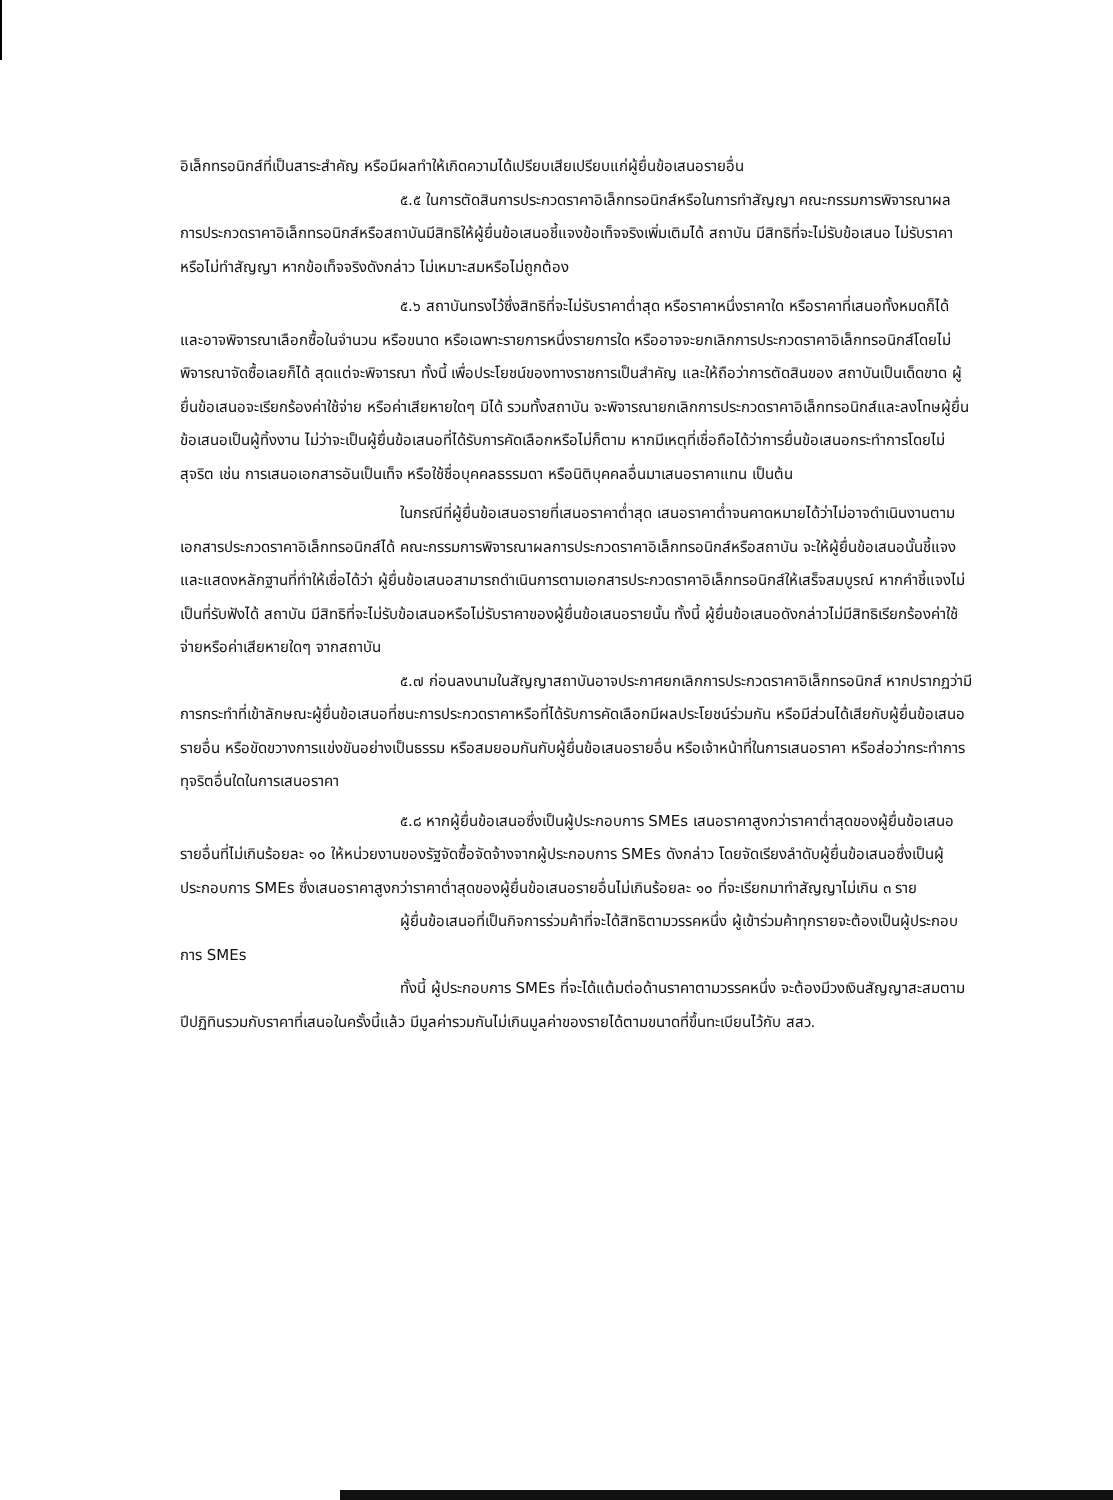อิเล็กทรอนิกส์ที่เป็นสาระสำคัญ หรือมีผลทำให้เกิดความได้เปรียบเสียเปรียบแก่ผู้ยื่นข้อเสนอรายอื่น
๕.๕ ในการตัดสินการประกวดราคาอิเล็กทรอนิกส์หรือในการทำสัญญา คณะกรรมการพิจารณาผลการประกวดราคาอิเล็กทรอนิกส์หรือสถาบันมีสิทธิให้ผู้ยื่นข้อเสนอชี้แจงข้อเท็จจริงเพิ่มเติมได้ สถาบัน มีสิทธิที่จะไม่รับข้อเสนอ ไม่รับราคา หรือไม่ทำสัญญา หากข้อเท็จจริงดังกล่าว ไม่เหมาะสมหรือไม่ถูกต้อง
๕.๖ สถาบันทรงไว้ซึ่งสิทธิที่จะไม่รับราคาต่ำสุด หรือราคาหนึ่งราคาใด หรือราคาที่เสนอทั้งหมดก็ได้ และอาจพิจารณาเลือกซื้อในจำนวน หรือขนาด หรือเฉพาะรายการหนึ่งรายการใด หรืออาจจะยกเลิกการประกวดราคาอิเล็กทรอนิกส์โดยไม่พิจารณาจัดซื้อเลยก็ได้ สุดแต่จะพิจารณา ทั้งนี้ เพื่อประโยชน์ของทางราชการเป็นสำคัญ และให้ถือว่าการตัดสินของ สถาบันเป็นเด็ดขาด ผู้ยื่นข้อเสนอจะเรียกร้องค่าใช้จ่าย หรือค่าเสียหายใดๆ มิได้ รวมทั้งสถาบัน จะพิจารณายกเลิกการประกวดราคาอิเล็กทรอนิกส์และลงโทษผู้ยื่นข้อเสนอเป็นผู้ทิ้งงาน ไม่ว่าจะเป็นผู้ยื่นข้อเสนอที่ได้รับการคัดเลือกหรือไม่ก็ตาม หากมีเหตุที่เชื่อถือได้ว่าการยื่นข้อเสนอกระทำการโดยไม่สุจริต เช่น การเสนอเอกสารอันเป็นเท็จ หรือใช้ชื่อบุคคลธรรมดา หรือนิติบุคคลอื่นมาเสนอราคาแทน เป็นต้น
ในกรณีที่ผู้ยื่นข้อเสนอรายที่เสนอราคาต่ำสุด เสนอราคาต่ำจนคาดหมายได้ว่าไม่อาจดำเนินงานตามเอกสารประกวดราคาอิเล็กทรอนิกส์ได้ คณะกรรมการพิจารณาผลการประกวดราคาอิเล็กทรอนิกส์หรือสถาบัน จะให้ผู้ยื่นข้อเสนอนั้นชี้แจงและแสดงหลักฐานที่ทำให้เชื่อได้ว่า ผู้ยื่นข้อเสนอสามารถดำเนินการตามเอกสารประกวดราคาอิเล็กทรอนิกส์ให้เสร็จสมบูรณ์ หากคำชี้แจงไม่เป็นที่รับฟังได้ สถาบัน มีสิทธิที่จะไม่รับข้อเสนอหรือไม่รับราคาของผู้ยื่นข้อเสนอรายนั้น ทั้งนี้ ผู้ยื่นข้อเสนอดังกล่าวไม่มีสิทธิเรียกร้องค่าใช้จ่ายหรือค่าเสียหายใดๆ จากสถาบัน
๕.๗ ก่อนลงนามในสัญญาสถาบันอาจประกาศยกเลิกการประกวดราคาอิเล็กทรอนิกส์ หากปรากฏว่ามีการกระทำที่เข้าลักษณะผู้ยื่นข้อเสนอที่ชนะการประกวดราคาหรือที่ได้รับการคัดเลือกมีผลประโยชน์ร่วมกัน หรือมีส่วนได้เสียกับผู้ยื่นข้อเสนอรายอื่น หรือขัดขวางการแข่งขันอย่างเป็นธรรม หรือสมยอมกันกับผู้ยื่นข้อเสนอรายอื่น หรือเจ้าหน้าที่ในการเสนอราคา หรือส่อว่ากระทำการทุจริตอื่นใดในการเสนอราคา
๕.๘ หากผู้ยื่นข้อเสนอซึ่งเป็นผู้ประกอบการ SMEs เสนอราคาสูงกว่าราคาต่ำสุดของผู้ยื่นข้อเสนอรายอื่นที่ไม่เกินร้อยละ ๑๐ ให้หน่วยงานของรัฐจัดซื้อจัดจ้างจากผู้ประกอบการ SMEs ดังกล่าว โดยจัดเรียงลำดับผู้ยื่นข้อเสนอซึ่งเป็นผู้ประกอบการ SMEs ซึ่งเสนอราคาสูงกว่าราคาต่ำสุดของผู้ยื่นข้อเสนอรายอื่นไม่เกินร้อยละ ๑๐ ที่จะเรียกมาทำสัญญาไม่เกิน ๓ ราย
ผู้ยื่นข้อเสนอที่เป็นกิจการร่วมค้าที่จะได้สิทธิตามวรรคหนึ่ง ผู้เข้าร่วมค้าทุกรายจะต้องเป็นผู้ประกอบการ SMEs
ทั้งนี้ ผู้ประกอบการ SMEs ที่จะได้แต้มต่อด้านราคาตามวรรคหนึ่ง จะต้องมีวงเงินสัญญาสะสมตามปีปฏิทินรวมกับราคาที่เสนอในครั้งนี้แล้ว มีมูลค่ารวมกันไม่เกินมูลค่าของรายได้ตามขนาดที่ขึ้นทะเบียนไว้กับ สสว.